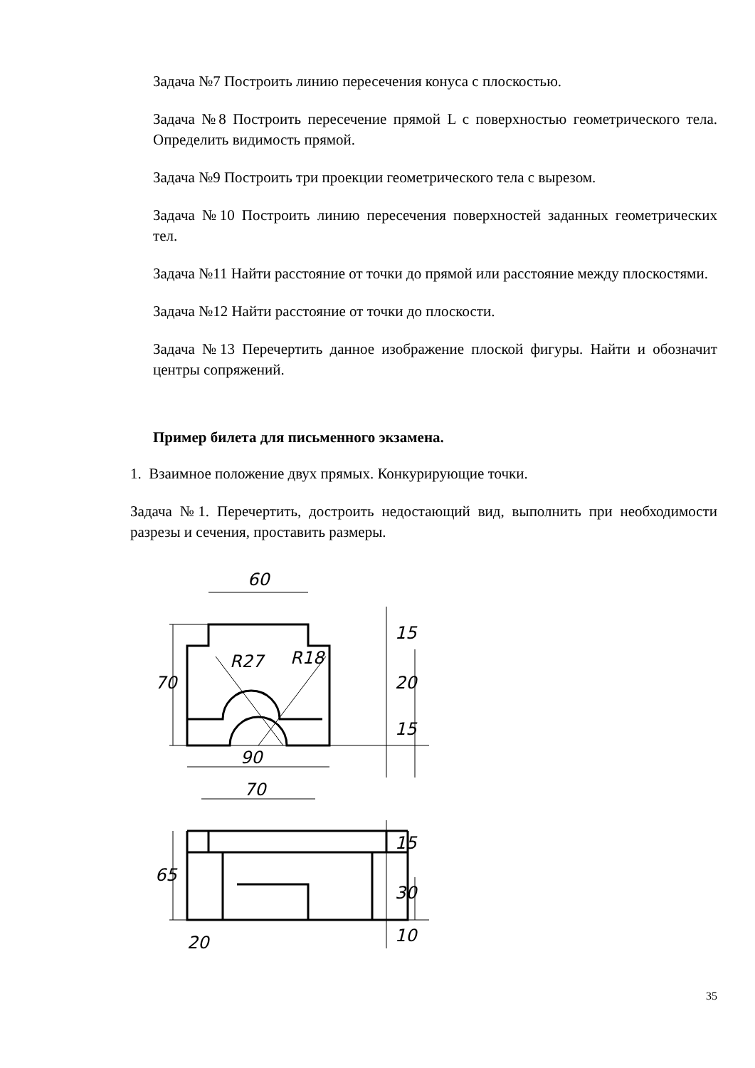Задача №7 Построить линию пересечения конуса с плоскостью.
Задача №8 Построить пересечение прямой L с поверхностью геометрического тела. Определить видимость прямой.
Задача №9 Построить три проекции геометрического тела с вырезом.
Задача №10 Построить линию пересечения поверхностей заданных геометрических тел.
Задача №11 Найти расстояние от точки до прямой или расстояние между плоскостями.
Задача №12 Найти расстояние от точки до плоскости.
Задача №13 Перечертить данное изображение плоской фигуры. Найти и обозначит центры сопряжений.
Пример билета для письменного экзамена.
1. Взаимное положение двух прямых. Конкурирующие точки.
Задача №1. Перечертить, достроить недостающий вид, выполнить при необходимости разрезы и сечения, проставить размеры.
60
90
70
70
65
15
20
15
15
30
10
20
R27
R18
35